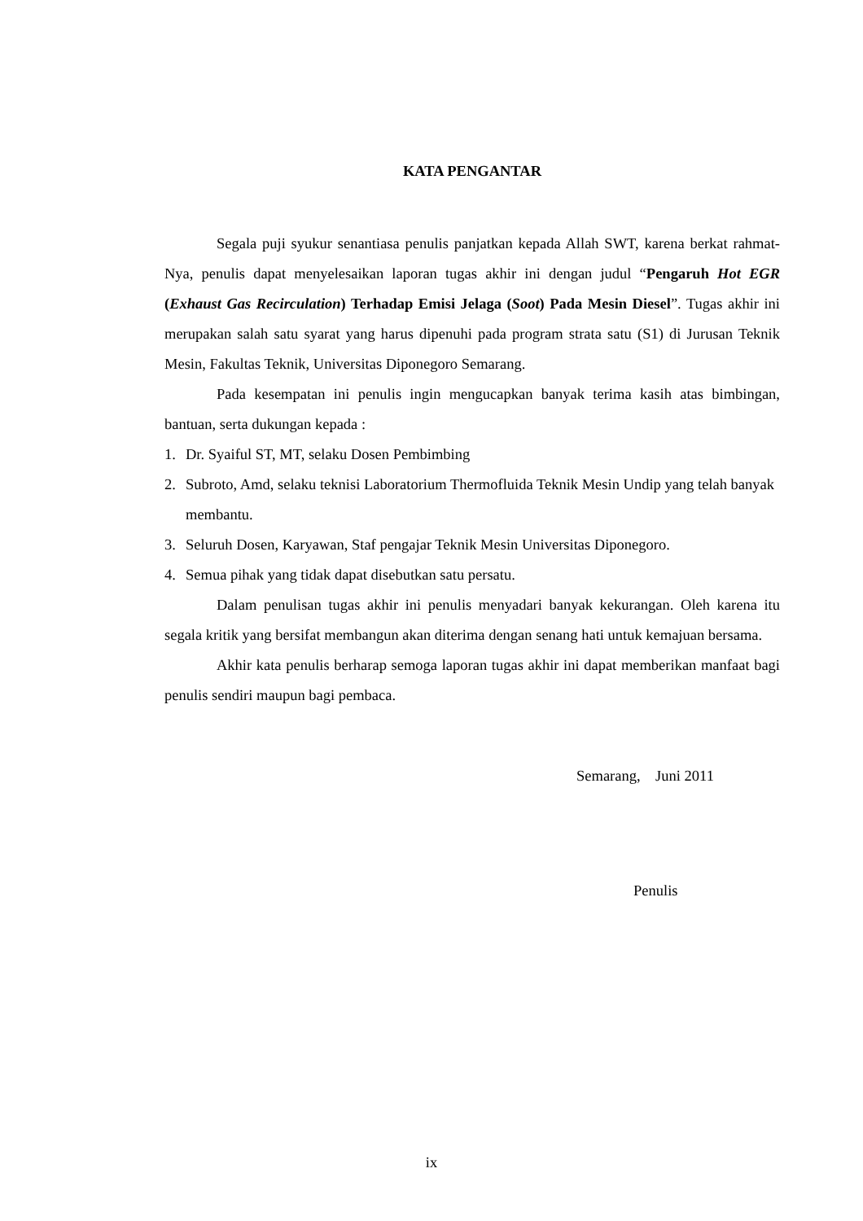KATA PENGANTAR
Segala puji syukur senantiasa penulis panjatkan kepada Allah SWT, karena berkat rahmat-Nya, penulis dapat menyelesaikan laporan tugas akhir ini dengan judul “Pengaruh Hot EGR (Exhaust Gas Recirculation) Terhadap Emisi Jelaga (Soot) Pada Mesin Diesel”. Tugas akhir ini merupakan salah satu syarat yang harus dipenuhi pada program strata satu (S1) di Jurusan Teknik Mesin, Fakultas Teknik, Universitas Diponegoro Semarang.
Pada kesempatan ini penulis ingin mengucapkan banyak terima kasih atas bimbingan, bantuan, serta dukungan kepada :
1. Dr. Syaiful ST, MT, selaku Dosen Pembimbing
2. Subroto, Amd, selaku teknisi Laboratorium Thermofluida Teknik Mesin Undip yang telah banyak membantu.
3. Seluruh Dosen, Karyawan, Staf pengajar Teknik Mesin Universitas Diponegoro.
4. Semua pihak yang tidak dapat disebutkan satu persatu.
Dalam penulisan tugas akhir ini penulis menyadari banyak kekurangan. Oleh karena itu segala kritik yang bersifat membangun akan diterima dengan senang hati untuk kemajuan bersama.
Akhir kata penulis berharap semoga laporan tugas akhir ini dapat memberikan manfaat bagi penulis sendiri maupun bagi pembaca.
Semarang, Juni 2011
Penulis
ix